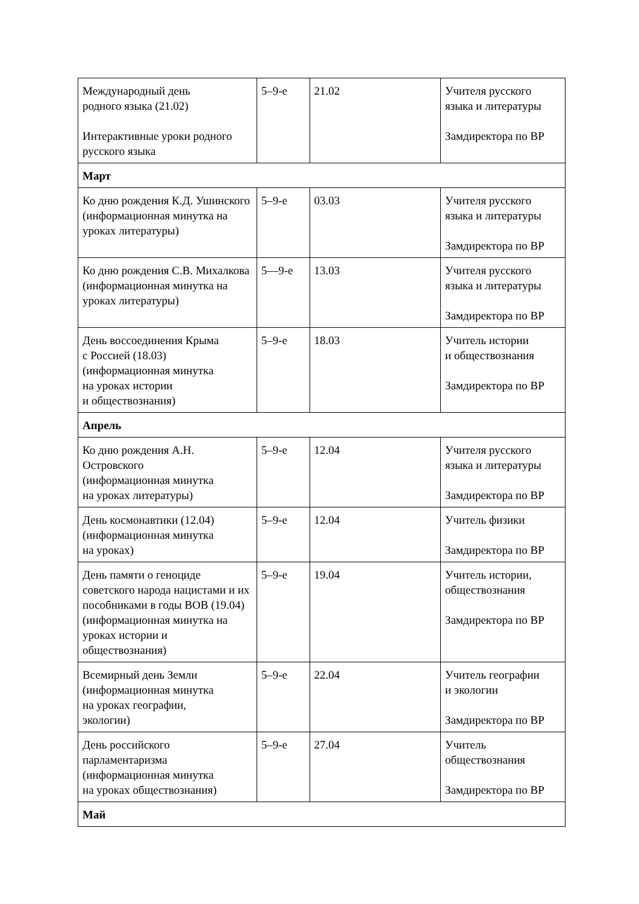| Международный день родного языка (21.02) Интерактивные уроки родного русского языка | 5–9-е | 21.02 | Учителя русского языка и литературы Замдиректора по ВР |
| Март | | | |
| Ко дню рождения К.Д. Ушинского (информационная минутка на уроках литературы) | 5–9-е | 03.03 | Учителя русского языка и литературы Замдиректора по ВР |
| Ко дню рождения С.В. Михалкова (информационная минутка на уроках литературы) | 5—9-е | 13.03 | Учителя русского языка и литературы Замдиректора по ВР |
| День воссоединения Крыма с Россией (18.03) (информационная минутка на уроках истории и обществознания) | 5–9-е | 18.03 | Учитель истории и обществознания Замдиректора по ВР |
| Апрель | | | |
| Ко дню рождения А.Н. Островского (информационная минутка на уроках литературы) | 5–9-е | 12.04 | Учителя русского языка и литературы Замдиректора по ВР |
| День космонавтики (12.04) (информационная минутка на уроках) | 5–9-е | 12.04 | Учитель физики Замдиректора по ВР |
| День памяти о геноциде советского народа нацистами и их пособниками в годы ВОВ (19.04) (информационная минутка на уроках истории и обществознания) | 5–9-е | 19.04 | Учитель истории, обществознания Замдиректора по ВР |
| Всемирный день Земли (информационная минутка на уроках географии, экологии) | 5–9-е | 22.04 | Учитель географии и экологии Замдиректора по ВР |
| День российского парламентаризма (информационная минутка на уроках обществознания) | 5–9-е | 27.04 | Учитель обществознания Замдиректора по ВР |
| Май | | | |